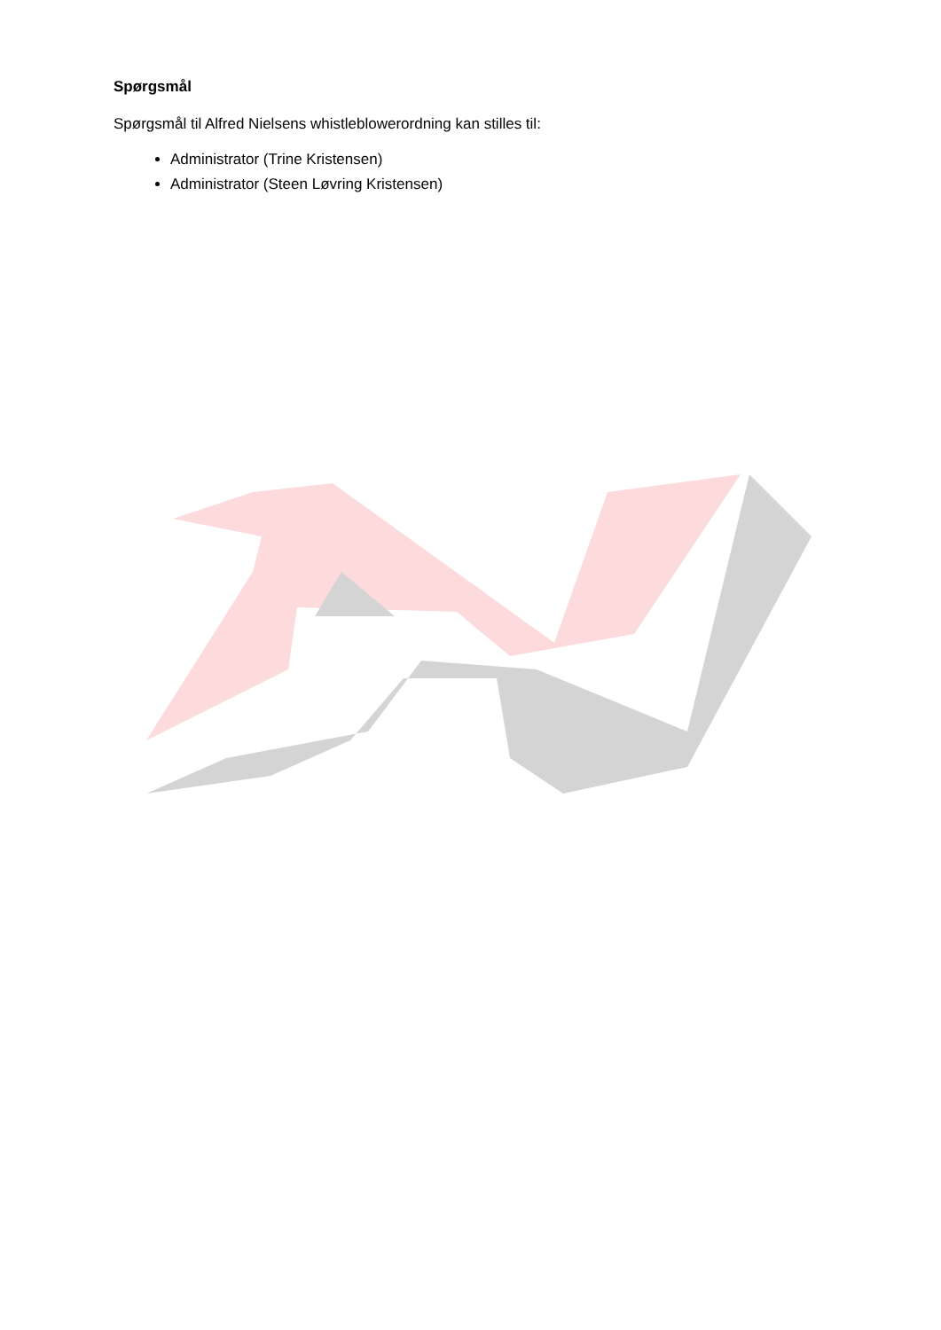Spørgsmål
Spørgsmål til Alfred Nielsens whistleblowerordning kan stilles til:
Administrator (Trine Kristensen)
Administrator (Steen Løvring Kristensen)